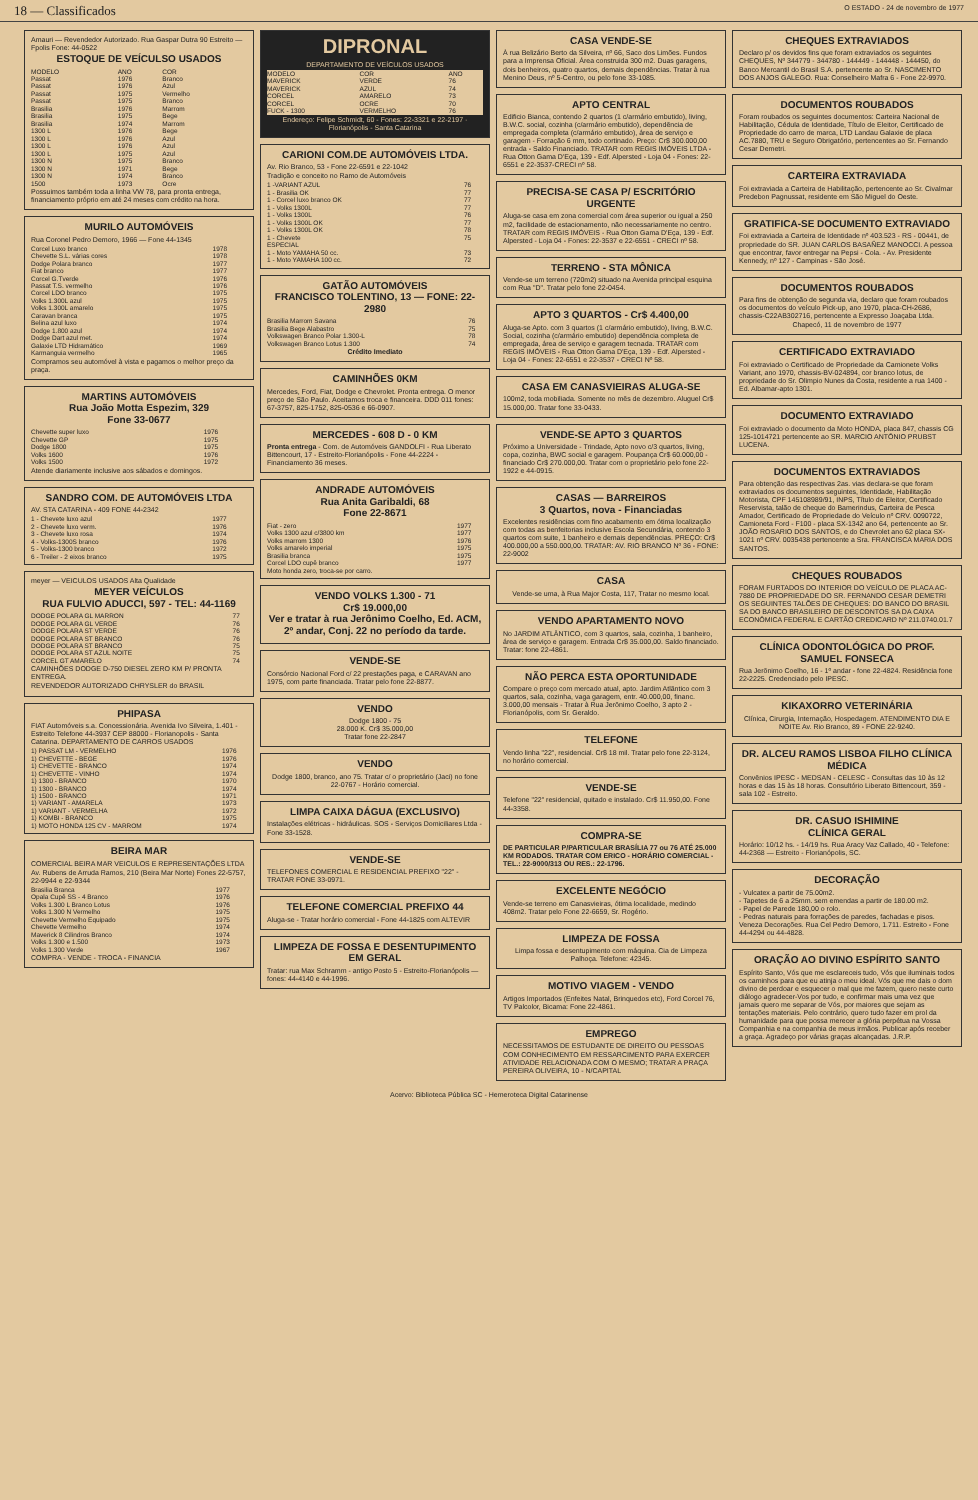18 — Classificados O ESTADO - 24 de novembro de 1977
Amauri — Revendedor Autorizado. Rua Gaspar Dutra 90 Estreito — Fpolis Fone: 44-0522
ESTOQUE DE VEÍCULSO USADOS
| MODELO | ANO | COR |
| --- | --- | --- |
| Passat | 1976 | Branco |
| Passat | 1976 | Azul |
| Passat | 1975 | Vermelho |
| Passat | 1975 | Branco |
| Brasilia | 1976 | Marrom |
| Brasilia | 1975 | Bege |
| Brasilia | 1974 | Marrom |
| 1300 L | 1976 | Bege |
| 1300 L | 1976 | Azul |
| 1300 L | 1976 | Azul |
| 1300 L | 1975 | Azul |
| 1300 N | 1975 | Branco |
| 1300 N | 1971 | Bege |
| 1300 N | 1974 | Branco |
| 1500 | 1973 | Ocre |
Possuimos também toda a linha VW 78, para pronta entrega, financiamento próprio em até 24 meses com crédito na hora.
MURILO AUTOMÓVEIS
Rua Coronel Pedro Demoro, 1966 — Fone 44-1345
| Corcel Luxo branco | 1978 |
| Chevette S.L. várias cores | 1978 |
| Dodge Polara branco | 1977 |
| Fiat branco | 1977 |
| Corcel G.Tverde | 1976 |
| Passat T.S. vermelho | 1976 |
| Corcel LDO branco | 1975 |
| Volks 1.300L azul | 1975 |
| Volks 1.300L amarelo | 1975 |
| Caravan branca | 1975 |
| Belina azul luxo | 1974 |
| Dodge 1.800 azul | 1974 |
| Dodge Dart azul met. | 1974 |
| Galaxie LTD Hidramático | 1969 |
| Karmanguia vermelho | 1965 |
Compramos seu automóvel à vista e pagamos o melhor preço da praça.
MARTINS AUTOMÓVEIS
Rua João Motta Espezim, 329
Fone 33-0677
| Chevette super luxo | 1976 |
| Chevette GP | 1975 |
| Dodge 1800 | 1975 |
| Volks 1600 | 1976 |
| Volks 1500 | 1972 |
Atende diariamente inclusive aos sábados e domingos.
SANDRO COM. DE AUTOMÓVEIS LTDA
AV. STA CATARINA - 409 FONE 44-2342
| 1 - Chevete luxo azul | 1977 |
| 2 - Chevete luxo verm. | 1976 |
| 3 - Chevete luxo rosa | 1974 |
| 4 - Volks-1300S branco | 1976 |
| 5 - Volks-1300 branco | 1972 |
| 6 - Treiler - 2 eixos branco | 1975 |
meyer — VEICULOS USADOS Alta Qualidade
MEYER VEÍCULOS
RUA FULVIO ADUCCI, 597 - TEL: 44-1169
| DODGE POLARA GL MARRON | 77 |
| DODGE POLARA GL VERDE | 76 |
| DODGE POLARA ST VERDE | 76 |
| DODGE POLARA ST BRANCO | 76 |
| DODGE POLARA ST BRANCO | 75 |
| DODGE POLARA ST AZUL NOITE | 75 |
| CORCEL GT AMARELO | 74 |
CAMINHÕES DODGE D-750 DIESEL ZERO KM P/ PRONTA ENTREGA.
REVENDEDOR AUTORIZADO CHRYSLER do BRASIL
PHIPASA
FIAT Automóveis s.a. Concessionária. Avenida Ivo Silveira, 1.401 - Estreito Telefone 44-3937 CEP 88000 - Florianopolis - Santa Catarina. DEPARTAMENTO DE CARROS USADOS
| 1) PASSAT LM - VERMELHO | 1976 |
| 1) CHEVETTE - BEGE | 1976 |
| 1) CHEVETTE - BRANCO | 1974 |
| 1) CHEVETTE - VINHO | 1974 |
| 1) 1300 - BRANCO | 1970 |
| 1) 1300 - BRANCO | 1974 |
| 1) 1500 - BRANCO | 1971 |
| 1) VARIANT - AMARELA | 1973 |
| 1) VARIANT - VERMELHA | 1972 |
| 1) KOMBI - BRANCO | 1975 |
| 1) MOTO HONDA 125 CV - MARROM | 1974 |
BEIRA MAR
COMERCIAL BEIRA MAR VEICULOS E REPRESENTAÇÕES LTDA
Av. Rubens de Arruda Ramos, 210 (Beira Mar Norte) Fones 22-5757, 22-9944 e 22-9344
| Brasilia Branca | 1977 |
| Opala Cupê SS - 4 Branco | 1976 |
| Volks 1.300 L Branco Lotus | 1976 |
| Volks 1.300 N Vermelho | 1975 |
| Chevette Vermelho Equipado | 1975 |
| Chevette Vermelho | 1974 |
| Maverick 8 Cilindros Branco | 1974 |
| Volks 1.300 e 1.500 | 1973 |
| Volks 1.300 Verde | 1967 |
COMPRA - VENDE - TROCA - FINANCIA
DIPRONAL
DEPARTAMENTO DE VEÍCULOS USADOS
| MODELO | COR | ANO |
| --- | --- | --- |
| MAVERICK | VERDE | 76 |
| MAVERICK | AZUL | 74 |
| CORCEL | AMARELO | 73 |
| CORCEL | OCRE | 70 |
| FUCK - 1300 | VERMELHO | 76 |
Endereço: Felipe Schmidt, 60 - Fones: 22-3321 e 22-2197 · Florianópolis - Santa Catarina
CARIONI COM.DE AUTOMÓVEIS LTDA.
Av. Rio Branco, 53 - Fone 22-6591 e 22-1042
Tradição e conceito no Ramo de Automóveis
| 1 -VARIANT AZUL | 76 |
| 1 - Brasilia OK | 77 |
| 1 - Corcel luxo branco OK | 77 |
| 1 - Volks 1300L | 77 |
| 1 - Volks 1300L | 76 |
| 1 - Volks 1300L OK | 77 |
| 1 - Volks 1300L OK | 78 |
| 1 - Chevete | 75 |
| ESPECIAL | |
| 1 - Moto YAMAHA 50 cc. | 73 |
| 1 - Moto YAMAHA 100 cc. | 72 |
GATÃO AUTOMÓVEIS
FRANCISCO TOLENTINO, 13 — FONE: 22-2980
| Brasilia Marrom Savana | 76 |
| Brasilia Bege Alabastro | 75 |
| Volkswagen Branco Polar 1.300-L | 78 |
| Volkswagen Branco Lotus 1.300 | 74 |
Crédito Imediato
CAMINHÕES 0KM
Mercedes, Ford, Fiat, Dodge e Chevrolet. Pronta entrega. O menor preço de São Paulo. Aceitamos troca e financeira. DDD 011 fones: 67-3757, 825-1752, 825-0536 e 66-0907.
MERCEDES - 608 D - 0 KM
Pronta entrega - Com. de Automóveis GANDOLFI - Rua Liberato Bittencourt, 17 - Estreito-Florianópolis - Fone 44-2224 - Financiamento 36 meses.
ANDRADE AUTOMÓVEIS
Rua Anita Garibaldi, 68
Fone 22-8671
| Fiat - zero | 1977 |
| Volks 1300 azul c/3800 km | 1977 |
| Volks marrom 1300 | 1976 |
| Volks amarelo imperial | 1975 |
| Brasilia branca | 1975 |
| Corcel LDO cupê branco | 1977 |
| Moto honda zero, troca-se por carro. | |
VENDO VOLKS 1.300 - 71
Cr$ 19.000,00
Ver e tratar à rua Jerônimo Coelho, Ed. ACM, 2º andar, Conj. 22 no período da tarde.
VENDE-SE
Consórcio Nacional Ford c/ 22 prestações paga, e CARAVAN ano 1975, com parte financiada. Tratar pelo fone 22-8877.
VENDO
Dodge 1800 - 75
28.000 K. Cr$ 35.000,00
Tratar fone 22-2847
VENDO
Dodge 1800, branco, ano 75. Tratar c/ o proprietário (Jaci) no fone 22-0767 - Horário comercial.
LIMPA CAIXA DÁGUA (EXCLUSIVO)
Instalações elétricas - hidráulicas. SOS - Serviços Domiciliares Ltda - Fone 33-1528.
VENDE-SE
TELEFONES COMERCIAL E RESIDENCIAL PREFIXO "22" - TRATAR FONE 33-0971.
TELEFONE COMERCIAL PREFIXO 44
Aluga-se - Tratar horário comercial - Fone 44-1825 com ALTEVIR
LIMPEZA DE FOSSA E DESENTUPIMENTO EM GERAL
Tratar: rua Max Schramm - antigo Posto 5 - Estreito-Florianópolis — fones: 44-4140 e 44-1996.
CASA VENDE-SE
À rua Belizário Berto da Silveira, nº 66, Saco dos Limões. Fundos para a Imprensa Oficial. Área construida 300 m2. Duas garagens, dois benheiros, quatro quartos, demais dependências. Tratar à rua Menino Deus, nº 5-Centro, ou pelo fone 33-1085.
APTO CENTRAL
Edificio Bianca, contendo 2 quartos (1 c/armário embutido), living, B.W.C. social, cozinha (c/armário embutido), dependência de empregada completa (c/armário embutido), área de serviço e garagem - Forração 6 mm, todo cortinado. Preço: Cr$ 300.000,00 entrada - Saldo Financiado. TRATAR com REGIS IMÓVEIS LTDA - Rua Otton Gama D'Eça, 139 - Edf. Alpersted - Loja 04 - Fones: 22-6551 e 22-3537-CRECI nº 58.
PRECISA-SE CASA P/ ESCRITÓRIO URGENTE
Aluga-se casa em zona comercial com área superior ou igual a 250 m2, facilidade de estacionamento, não necessariamente no centro. TRATAR com REGIS IMÓVEIS - Rua Otton Gama D'Eça, 139 - Edf. Alpersted - Loja 04 - Fones: 22-3537 e 22-6551 - CRECI nº 58.
TERRENO - STA MÔNICA
Vende-se um terreno (720m2) situado na Avenida principal esquina com Rua "D". Tratar pelo fone 22-0454.
APTO 3 QUARTOS - Cr$ 4.400,00
Aluga-se Apto. com 3 quartos (1 c/armário embutido), living, B.W.C. Social, cozinha (c/armário embutido) dependência completa de empregada, área de serviço e garagem tecnada. TRATAR com REGIS IMÓVEIS - Rua Otton Gama D'Eça, 139 - Edf. Alpersted - Loja 04 - Fones: 22-6551 e 22-3537 - CRECI Nº 58.
CASA EM CANASVIEIRAS ALUGA-SE
100m2, toda mobiliada. Somente no mês de dezembro. Aluguel Cr$ 15.000,00. Tratar fone 33-0433.
VENDE-SE APTO 3 QUARTOS
Próximo a Universidade - Trindade, Apto novo c/3 quartos, living, copa, cozinha, BWC social e garagem. Poupança Cr$ 60.000,00 - financiado Cr$ 270.000,00. Tratar com o proprietário pelo fone 22-1922 e 44-0915.
CASAS — BARREIROS
3 Quartos, nova - Financiadas
Excelentes residências com fino acabamento em ótima localização com todas as benfeitorias inclusive Escola Secundária, contendo 3 quartos com suite, 1 banheiro e demais dependências. PREÇO: Cr$ 400.000,00 a 550.000,00. TRATAR: AV. RIO BRANCO Nº 36 - FONE: 22-9002
CASA
Vende-se uma, à Rua Major Costa, 117, Tratar no mesmo local.
VENDO APARTAMENTO NOVO
No JARDIM ATLÂNTICO, com 3 quartos, sala, cozinha, 1 banheiro, área de serviço e garagem. Entrada Cr$ 35.000,00. Saldo financiado. Tratar: fone 22-4861.
NÃO PERCA ESTA OPORTUNIDADE
Compare o preço com mercado atual, apto. Jardim Atlântico com 3 quartos, sala, cozinha, vaga garagem, entr. 40.000,00, financ. 3.000,00 mensais - Tratar à Rua Jerônimo Coelho, 3 apto 2 - Florianópolis, com Sr. Geraldo.
TELEFONE
Vendo linha "22", residencial. Cr$ 18 mil. Tratar pelo fone 22-3124, no horário comercial.
VENDE-SE
Telefone "22" residencial, quitado e instalado. Cr$ 11.950,00. Fone 44-3358.
COMPRA-SE
DE PARTICULAR P/PARTICULAR BRASÍLIA 77 ou 76 ATÉ 25.000 KM RODADOS. TRATAR COM ERICO - HORÁRIO COMERCIAL - TEL.: 22-9000/313 OU RES.: 22-1796.
EXCELENTE NEGÓCIO
Vende-se terreno em Canasvieiras, ótima localidade, medindo 408m2. Tratar pelo Fone 22-6659, Sr. Rogério.
LIMPEZA DE FOSSA
Limpa fossa e desentupimento com máquina. Cia de Limpeza Palhoça. Telefone: 42345.
MOTIVO VIAGEM - VENDO
Artigos Importados (Enfeites Natal, Brinquedos etc), Ford Corcel 76, TV Palcolor, Bicama: Fone 22-4861.
EMPREGO
NECESSITAMOS DE ESTUDANTE DE DIREITO OU PESSOAS COM CONHECIMENTO EM RESSARCIMENTO PARA EXERCER ATIVIDADE RELACIONADA COM O MESMO; TRATAR A PRAÇA PEREIRA OLIVEIRA, 10 - N/CAPITAL
CHEQUES EXTRAVIADOS
Declaro p/ os devidos fins que foram extraviados os seguintes CHEQUES, Nº 344779 - 344780 - 144449 - 144448 - 144450, do Banco Mercantil do Brasil S.A. pertencente ao Sr. NASCIMENTO DOS ANJOS GALEGO. Rua: Conselheiro Mafra 6 - Fone 22-9970.
DOCUMENTOS ROUBADOS
Foram roubados os seguintes documentos: Carteira Nacional de Habilitação, Cédula de Identidade, Título de Eleitor, Certificado de Propriedade do carro de marca, LTD Landau Galaxie de placa AC.7880, TRU e Seguro Obrigatório, pertencentes ao Sr. Fernando Cesar Demetri.
CARTEIRA EXTRAVIADA
Foi extraviada a Carteira de Habilitação, pertencente ao Sr. Civalmar Predebon Pagnussat, residente em São Miguel do Oeste.
GRATIFICA-SE DOCUMENTO EXTRAVIADO
Foi extraviada a Carteira de Identidade nº 403.523 - RS - 00441, de propriedade do SR. JUAN CARLOS BASAÑEZ MANOCCI. A pessoa que encontrar, favor entregar na Pepsi - Cola. - Av. Presidente Kennedy, nº 127 - Campinas - São José.
DOCUMENTOS ROUBADOS
Para fins de obtenção de segunda via, declaro que foram roubados os documentos do veículo Pick-up, ano 1970, placa-CH-2686, chassis-C22AB302716, pertencente a Expresso Joaçaba Ltda.
Chapecó, 11 de novembro de 1977
CERTIFICADO EXTRAVIADO
Foi extraviado o Certificado de Propriedade da Camionete Volks Variant, ano 1970, chassis-BV-024894, cor branco lotus, de propriedade do Sr. Olimpio Nunes da Costa, residente a rua 1400 - Ed. Albamar-apto 1301.
DOCUMENTO EXTRAVIADO
Foi extraviado o documento da Moto HONDA, placa 847, chassis CG 125-1014721 pertencente ao SR. MARCIO ANTÔNIO PRUBST LUCENA.
DOCUMENTOS EXTRAVIADOS
Para obtenção das respectivas 2as. vias declara-se que foram extraviados os documentos seguintes, Identidade, Habilitação Motorista, CPF 145108989/91, INPS, Título de Eleitor, Certificado Reservista, talão de cheque do Bamerindus, Carteira de Pesca Amador, Certificado de Propriedade do Veículo nº CRV. 0090722, Camioneta Ford - F100 - placa SX-1342 ano 64, pertencente ao Sr. JOÃO ROSARIO DOS SANTOS, e do Chevrolet ano 62 placa SX-1021 nº CRV. 0035438 pertencente a Sra. FRANCISCA MARIA DOS SANTOS.
CHEQUES ROUBADOS
FORAM FURTADOS DO INTERIOR DO VEÍCULO DE PLACA AC-7880 DE PROPRIEDADE DO SR. FERNANDO CESAR DEMETRI OS SEGUINTES TALÕES DE CHEQUES: DO BANCO DO BRASIL SA DO BANCO BRASILEIRO DE DESCONTOS SA DA CAIXA ECONÔMICA FEDERAL E CARTÃO CREDICARD Nº 211.0740.01.7
CLÍNICA ODONTOLÓGICA DO PROF. SAMUEL FONSECA
Rua Jerônimo Coelho, 16 - 1º andar - fone 22-4824. Residência fone 22-2225. Credenciado pelo IPESC.
KIKAXORRO VETERINÁRIA
Clínica, Cirurgia, Internação, Hospedagem. ATENDIMENTO DIA E NOITE Av. Rio Branco, 89 - FONE 22-9240.
DR. ALCEU RAMOS LISBOA FILHO CLÍNICA MÉDICA
Convênios IPESC - MEDSAN - CELESC - Consultas das 10 às 12 horas e das 15 às 18 horas. Consultório Liberato Bittencourt, 359 - sala 102 - Estreito.
DR. CASUO ISHIMINE
CLÍNICA GERAL
Horário: 10/12 hs. - 14/19 hs. Rua Aracy Vaz Callado, 40 - Telefone: 44-2368 — Estreito - Florianópolis, SC.
DECORAÇÃO
- Vulcatex a partir de 75.00m2.
- Tapetes de 6 a 25mm. sem emendas a partir de 180.00 m2.
- Papel de Parede 180,00 o rolo.
- Pedras naturais para forrações de paredes, fachadas e pisos.
Veneza Decorações. Rua Cel Pedro Demoro, 1.711. Estreito - Fone 44-4294 ou 44-4828.
ORAÇÃO AO DIVINO ESPÍRITO SANTO
Espírito Santo, Vós que me esclareceis tudo, Vós que iluminais todos os caminhos para que eu atinja o meu ideal. Vós que me dais o dom divino de perdoar e esquecer o mal que me fazem, quero neste curto diálogo agradecer-Vos por tudo, e confirmar mais uma vez que jamais quero me separar de Vós, por maiores que sejam as tentações materiais. Pelo contrário, quero tudo fazer em prol da humanidade para que possa merecer a glória perpétua na Vossa Companhia e na companhia de meus irmãos. Publicar após receber a graça. Agradeço por várias graças alcançadas. J.R.P.
Acervo: Biblioteca Pública SC - Hemeroteca Digital Catarinense